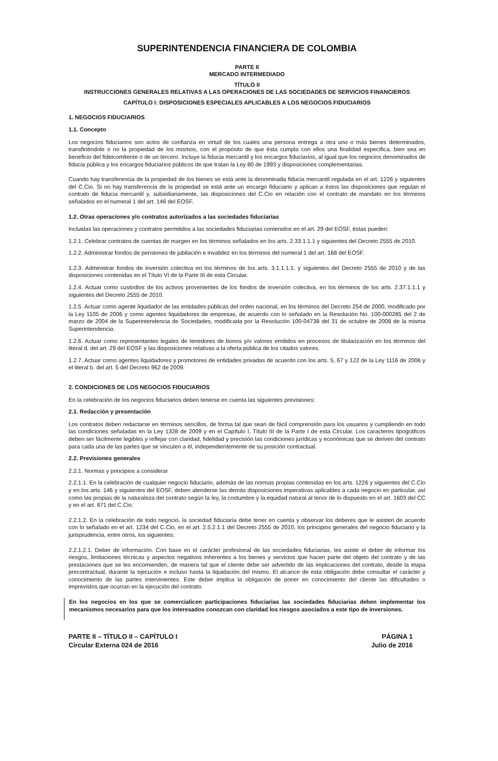SUPERINTENDENCIA FINANCIERA DE COLOMBIA
PARTE II
MERCADO INTERMEDIADO
TÍTULO II
INSTRUCCIONES GENERALES RELATIVAS A LAS OPERACIONES DE LAS SOCIEDADES DE SERVICIOS FINANCIEROS
CAPÍTULO I: DISPOSICIONES ESPECIALES APLICABLES A LOS NEGOCIOS FIDUCIARIOS
1. NEGOCIOS FIDUCIARIOS
1.1. Concepto
Los negocios fiduciarios son actos de confianza en virtud de los cuales una persona entrega a otra uno o más bienes determinados, transfiriéndole o no la propiedad de los mismos, con el propósito de que ésta cumpla con ellos una finalidad específica, bien sea en beneficio del fideicomitente o de un tercero. Incluye la fiducia mercantil y los encargos fiduciarios, al igual que los negocios denominados de fiducia pública y los encargos fiduciarios públicos de que tratan la Ley 80 de 1993 y disposiciones complementarias.
Cuando hay transferencia de la propiedad de los bienes se está ante la denominada fiducia mercantil regulada en el art. 1226 y siguientes del C.Cio. Si no hay transferencia de la propiedad se está ante un encargo fiduciario y aplican a éstos las disposiciones que regulan el contrato de fiducia mercantil y, subsidiariamente, las disposiciones del C.Cio en relación con el contrato de mandato en los términos señalados en el numeral 1 del art. 146 del EOSF.
1.2. Otras operaciones y/o contratos autorizados a las sociedades fiduciarias
Incluidas las operaciones y contratos permitidos a las sociedades fiduciarias contenidos en el art. 29 del EOSF, éstas pueden:
1.2.1. Celebrar contratos de cuentas de margen en los términos señalados en los arts. 2.33.1.1.1 y siguientes del Decreto 2555 de 2010.
1.2.2. Administrar fondos de pensiones de jubilación e invalidez en los términos del numeral 1 del art. 168 del EOSF.
1.2.3. Administrar fondos de inversión colectiva en los términos de los arts. 3.1.1.1.1. y siguientes del Decreto 2555 de 2010 y de las disposiciones contenidas en el Título VI de la Parte III de esta Circular.
1.2.4. Actuar como custodios de los activos provenientes de los fondos de inversión colectiva, en los términos de los arts. 2.37.1.1.1 y siguientes del Decreto 2555 de 2010.
1.2.5. Actuar como agente liquidador de las entidades públicas del orden nacional, en los términos del Decreto 254 de 2000, modificado por la Ley 1105 de 2006 y como agentes liquidadores de empresas, de acuerdo con lo señalado en la Resolución No. 100-000285 del 2 de marzo de 2004 de la Superintendencia de Sociedades, modificada por la Resolución 100-04738 del 31 de octubre de 2008 de la misma Superintendencia.
1.2.6. Actuar como representantes legales de tenedores de bonos y/o valores emitidos en procesos de titularización en los términos del literal d. del art. 29 del EOSF y las disposiciones relativas a la oferta pública de los citados valores.
1.2.7. Actuar como agentes liquidadores y promotores de entidades privadas de acuerdo con los arts. 5, 67 y 122 de la Ley 1116 de 2006 y el literal b. del art. 5 del Decreto 962 de 2009.
2. CONDICIONES DE LOS NEGOCIOS FIDUCIARIOS
En la celebración de los negocios fiduciarios deben tenerse en cuenta las siguientes previsiones:
2.1. Redacción y presentación
Los contratos deben redactarse en términos sencillos, de forma tal que sean de fácil comprensión para los usuarios y cumpliendo en todo las condiciones señaladas en la Ley 1328 de 2009 y en el Capítulo I, Título III de la Parte I de esta Circular. Los caracteres tipográficos deben ser fácilmente legibles y reflejar con claridad, fidelidad y precisión las condiciones jurídicas y económicas que se deriven del contrato para cada una de las partes que se vinculen a él, independientemente de su posición contractual.
2.2. Previsiones generales
2.2.1. Normas y principios a considerar
2.2.1.1. En la celebración de cualquier negocio fiduciario, además de las normas propias contenidas en los arts. 1226 y siguientes del C.Cio y en los arts. 146 y siguientes del EOSF, deben atenderse las demás disposiciones imperativas aplicables a cada negocio en particular, así como las propias de la naturaleza del contrato según la ley, la costumbre y la equidad natural al tenor de lo dispuesto en el art. 1603 del CC y en el art. 871 del C.Cio.
2.2.1.2. En la celebración de todo negocio, la sociedad fiduciaria debe tener en cuenta y observar los deberes que le asisten de acuerdo con lo señalado en el art. 1234 del C.Cio, en el art. 2.5.2.1.1 del Decreto 2555 de 2010, los principios generales del negocio fiduciario y la jurisprudencia, entre otros, los siguientes:
2.2.1.2.1. Deber de información. Con base en el carácter profesional de las sociedades fiduciarias, les asiste el deber de informar los riesgos, limitaciones técnicas y aspectos negativos inherentes a los bienes y servicios que hacen parte del objeto del contrato y de las prestaciones que se les encomienden, de manera tal que el cliente debe ser advertido de las implicaciones del contrato, desde la etapa precontractual, durante la ejecución e incluso hasta la liquidación del mismo. El alcance de esta obligación debe consultar el carácter y conocimiento de las partes intervinientes. Este deber implica la obligación de poner en conocimiento del cliente las dificultades o imprevistos que ocurran en la ejecución del contrato.
En los negocios en los que se comercialicen participaciones fiduciarias las sociedades fiduciarias deben implementar los mecanismos necesarios para que los interesados conozcan con claridad los riesgos asociados a este tipo de inversiones.
PARTE II – TÍTULO II – CAPÍTULO I
Circular Externa 024 de 2016
PÁGINA 1
Julio de 2016